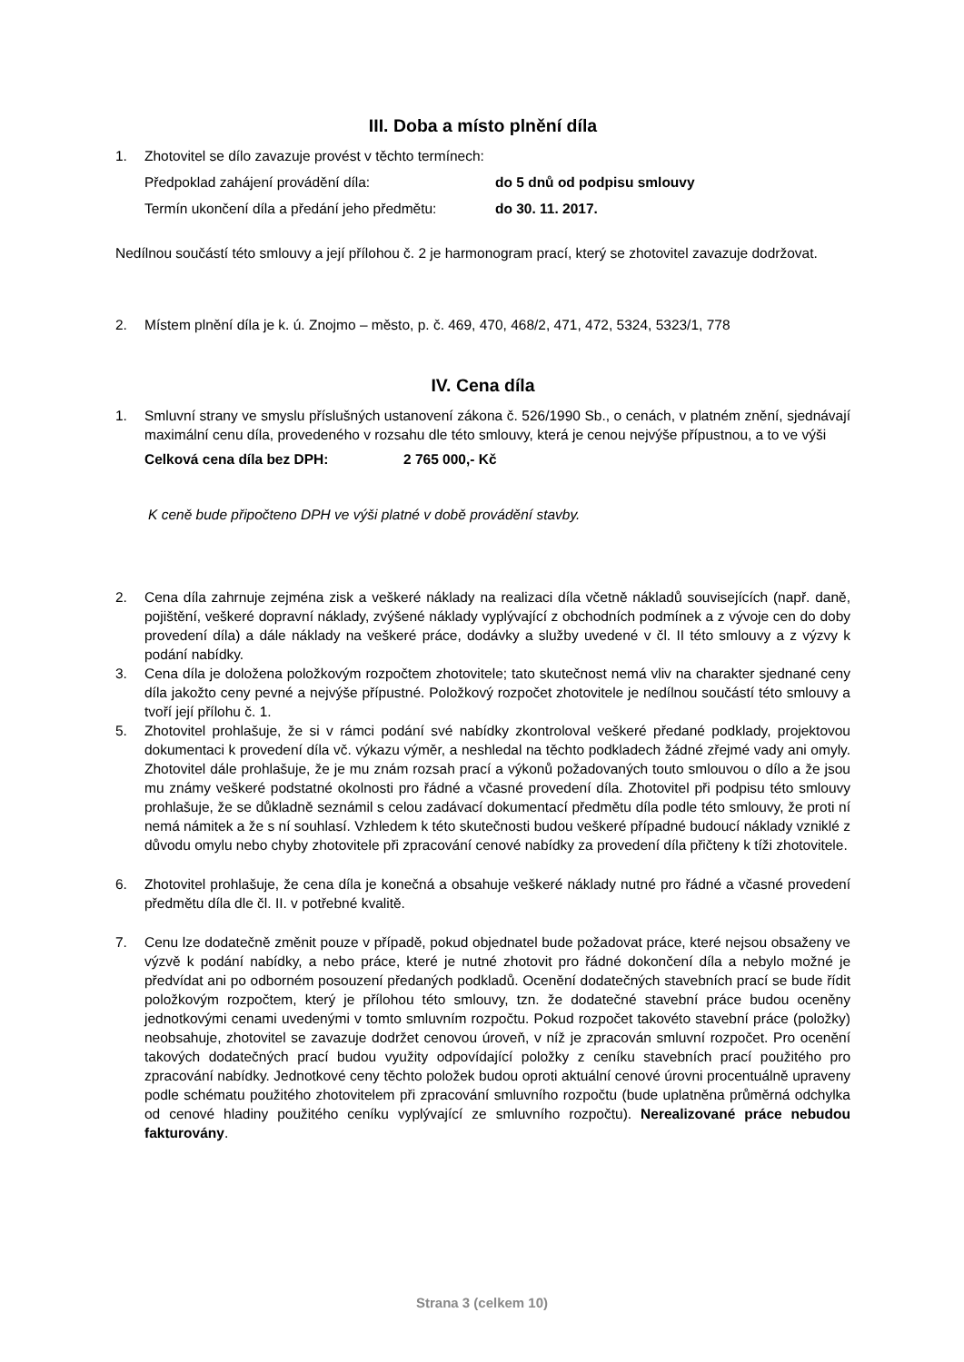III. Doba a místo plnění díla
1. Zhotovitel se dílo zavazuje provést v těchto termínech:
Předpoklad zahájení provádění díla: do 5 dnů od podpisu smlouvy
Termín ukončení díla a předání jeho předmětu: do 30. 11. 2017.
Nedílnou součástí této smlouvy a její přílohou č. 2 je harmonogram prací, který se zhotovitel zavazuje dodržovat.
2. Místem plnění díla je k. ú. Znojmo – město, p. č. 469, 470, 468/2, 471, 472, 5324, 5323/1, 778
IV. Cena díla
1. Smluvní strany ve smyslu příslušných ustanovení zákona č. 526/1990 Sb., o cenách, v platném znění, sjednávají maximální cenu díla, provedeného v rozsahu dle této smlouvy, která je cenou nejvýše přípustnou, a to ve výši
Celková cena díla bez DPH: 2 765 000,- Kč
K ceně bude připočteno DPH ve výši platné v době provádění stavby.
2. Cena díla zahrnuje zejména zisk a veškeré náklady na realizaci díla včetně nákladů souvisejících (např. daně, pojištění, veškeré dopravní náklady, zvýšené náklady vyplývající z obchodních podmínek a z vývoje cen do doby provedení díla) a dále náklady na veškeré práce, dodávky a služby uvedené v čl. II této smlouvy a z výzvy k podání nabídky.
3. Cena díla je doložena položkovým rozpočtem zhotovitele; tato skutečnost nemá vliv na charakter sjednané ceny díla jakožto ceny pevné a nejvýše přípustné. Položkový rozpočet zhotovitele je nedílnou součástí této smlouvy a tvoří její přílohu č. 1.
5. Zhotovitel prohlašuje, že si v rámci podání své nabídky zkontroloval veškeré předané podklady, projektovou dokumentaci k provedení díla vč. výkazu výměr, a neshledal na těchto podkladech žádné zřejmé vady ani omyly. Zhotovitel dále prohlašuje, že je mu znám rozsah prací a výkonů požadovaných touto smlouvou o dílo a že jsou mu známy veškeré podstatné okolnosti pro řádné a včasné provedení díla. Zhotovitel při podpisu této smlouvy prohlašuje, že se důkladně seznámil s celou zadávací dokumentací předmětu díla podle této smlouvy, že proti ní nemá námitek a že s ní souhlasí. Vzhledem k této skutečnosti budou veškeré případné budoucí náklady vzniklé z důvodu omylu nebo chyby zhotovitele při zpracování cenové nabídky za provedení díla přičteny k tíži zhotovitele.
6. Zhotovitel prohlašuje, že cena díla je konečná a obsahuje veškeré náklady nutné pro řádné a včasné provedení předmětu díla dle čl. II. v potřebné kvalitě.
7. Cenu lze dodatečně změnit pouze v případě, pokud objednatel bude požadovat práce, které nejsou obsaženy ve výzvě k podání nabídky, a nebo práce, které je nutné zhotovit pro řádné dokončení díla a nebylo možné je předvídat ani po odborném posouzení předaných podkladů. Ocenění dodatečných stavebních prací se bude řídit položkovým rozpočtem, který je přílohou této smlouvy, tzn. že dodatečné stavební práce budou oceněny jednotkovými cenami uvedenými v tomto smluvním rozpočtu. Pokud rozpočet takovéto stavební práce (položky) neobsahuje, zhotovitel se zavazuje dodržet cenovou úroveň, v níž je zpracován smluvní rozpočet. Pro ocenění takových dodatečných prací budou využity odpovídající položky z ceníku stavebních prací použitého pro zpracování nabídky. Jednotkové ceny těchto položek budou oproti aktuální cenové úrovni procentuálně upraveny podle schématu použitého zhotovitelem při zpracování smluvního rozpočtu (bude uplatněna průměrná odchylka od cenové hladiny použitého ceníku vyplývající ze smluvního rozpočtu). Nerealizované práce nebudou fakturovány.
Strana 3 (celkem 10)